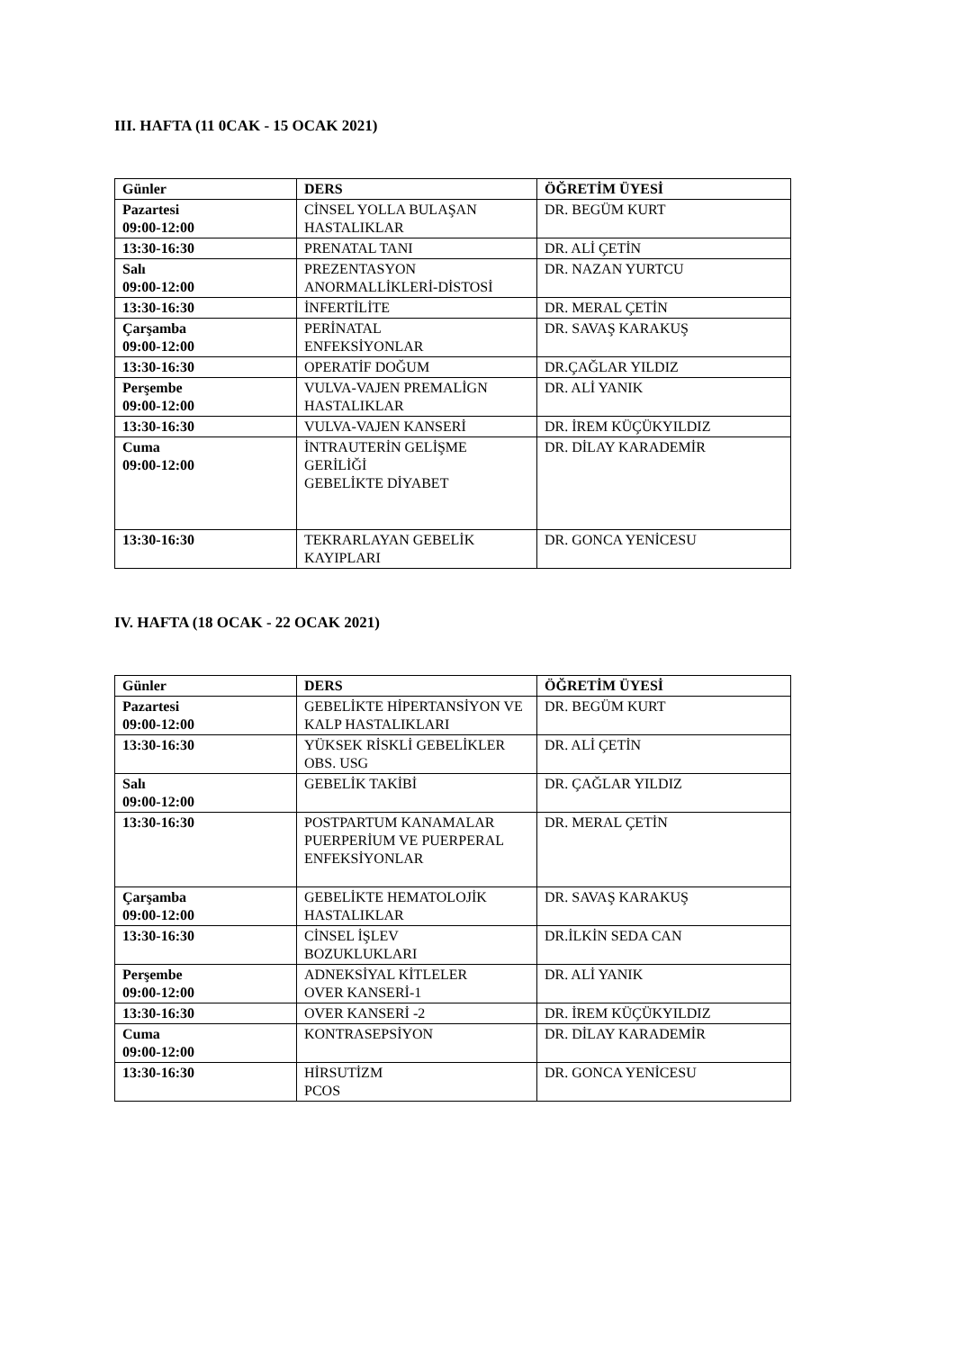III. HAFTA (11 0CAK - 15 OCAK 2021)
| Günler | DERS | ÖĞRETİM ÜYESİ |
| --- | --- | --- |
| Pazartesi 09:00-12:00 | CİNSEL YOLLA BULAŞAN HASTALIKLAR | DR. BEGÜM KURT |
| 13:30-16:30 | PRENATAL TANI | DR. ALİ ÇETİN |
| Salı 09:00-12:00 | PREZENTASYON ANORMALLİKLERİ-DİSTOSİ | DR. NAZAN YURTCU |
| 13:30-16:30 | İNFERTİLİTE | DR. MERAL ÇETİN |
| Çarşamba 09:00-12:00 | PERİNATAL ENFEKSİYONLAR | DR. SAVAŞ KARAKUŞ |
| 13:30-16:30 | OPERATİF DOĞUM | DR.ÇAĞLAR YILDIZ |
| Perşembe 09:00-12:00 | VULVA-VAJEN PREMALİGN HASTALIKLAR | DR. ALİ YANIK |
| 13:30-16:30 | VULVA-VAJEN KANSERİ | DR. İREM KÜÇÜKYILDIZ |
| Cuma 09:00-12:00 | İNTRAUTERİN GELİŞME GERİLİĞİ GEBELİKTE DİYABET | DR. DİLAY KARADEMİR |
| 13:30-16:30 | TEKRARLAYAN GEBELİK KAYIPLARI | DR. GONCA YENİCESU |
IV. HAFTA (18 OCAK - 22 OCAK 2021)
| Günler | DERS | ÖĞRETİM ÜYESİ |
| --- | --- | --- |
| Pazartesi 09:00-12:00 | GEBELİKTE HİPERTANSİYON VE KALP HASTALIKLARI | DR. BEGÜM KURT |
| 13:30-16:30 | YÜKSEK RİSKLİ GEBELİKLER OBS. USG | DR. ALİ ÇETİN |
| Salı 09:00-12:00 | GEBELİK TAKİBİ | DR. ÇAĞLAR YILDIZ |
| 13:30-16:30 | POSTPARTUM KANAMALAR PUERPERİUM VE PUERPERAL ENFEKSİYONLAR | DR. MERAL ÇETİN |
| Çarşamba 09:00-12:00 | GEBELİKTE HEMATOLOJİK HASTALIKLAR | DR. SAVAŞ KARAKUŞ |
| 13:30-16:30 | CİNSEL İŞLEV BOZUKLUKLARI | DR.İLKİN SEDA CAN |
| Perşembe 09:00-12:00 | ADNEKSİYAL KİTLELER OVER KANSERİ-1 | DR. ALİ YANIK |
| 13:30-16:30 | OVER KANSERİ -2 | DR. İREM KÜÇÜKYILDIZ |
| Cuma 09:00-12:00 | KONTRASEPSİYON | DR. DİLAY KARADEMİR |
| 13:30-16:30 | HİRSUTİZM PCOS | DR. GONCA YENİCESU |